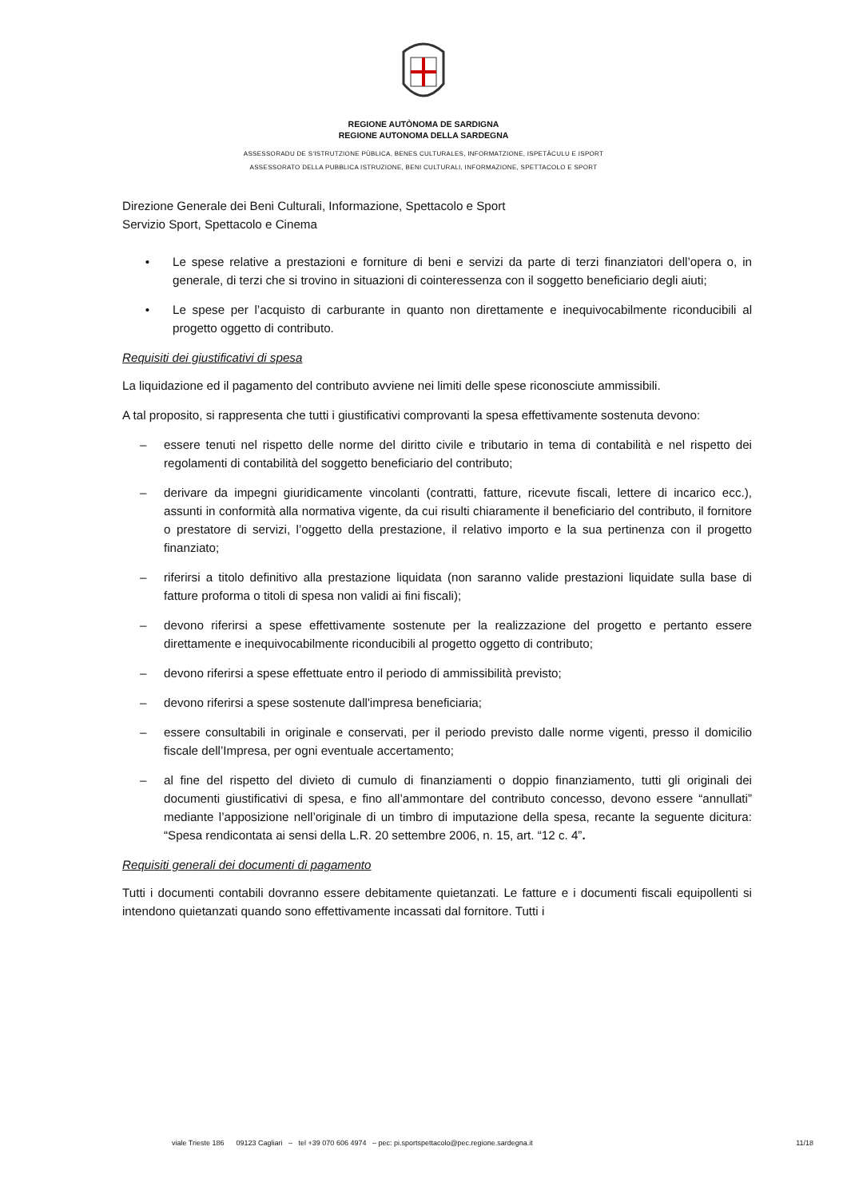REGIONE AUTÒNOMA DE SARDIGNA
REGIONE AUTONOMA DELLA SARDEGNA
ASSESSORADU DE S'ISTRUTZIONE PÙBLICA, BENES CULTURALES, INFORMATZIONE, ISPETÀCULU E ISPORT
ASSESSORATO DELLA PUBBLICA ISTRUZIONE, BENI CULTURALI, INFORMAZIONE, SPETTACOLO E SPORT
Direzione Generale dei Beni Culturali, Informazione, Spettacolo e Sport
Servizio Sport, Spettacolo e Cinema
• Le spese relative a prestazioni e forniture di beni e servizi da parte di terzi finanziatori dell’opera o, in generale, di terzi che si trovino in situazioni di cointeressenza con il soggetto beneficiario degli aiuti;
• Le spese per l’acquisto di carburante in quanto non direttamente e inequivocabilmente riconducibili al progetto oggetto di contributo.
Requisiti dei giustificativi di spesa
La liquidazione ed il pagamento del contributo avviene nei limiti delle spese riconosciute ammissibili.
A tal proposito, si rappresenta che tutti i giustificativi comprovanti la spesa effettivamente sostenuta devono:
– essere tenuti nel rispetto delle norme del diritto civile e tributario in tema di contabilità e nel rispetto dei regolamenti di contabilità del soggetto beneficiario del contributo;
– derivare da impegni giuridicamente vincolanti (contratti, fatture, ricevute fiscali, lettere di incarico ecc.), assunti in conformità alla normativa vigente, da cui risulti chiaramente il beneficiario del contributo, il fornitore o prestatore di servizi, l’oggetto della prestazione, il relativo importo e la sua pertinenza con il progetto finanziato;
– riferirsi a titolo definitivo alla prestazione liquidata (non saranno valide prestazioni liquidate sulla base di fatture proforma o titoli di spesa non validi ai fini fiscali);
– devono riferirsi a spese effettivamente sostenute per la realizzazione del progetto e pertanto essere direttamente e inequivocabilmente riconducibili al progetto oggetto di contributo;
– devono riferirsi a spese effettuate entro il periodo di ammissibilità previsto;
– devono riferirsi a spese sostenute dall'impresa beneficiaria;
– essere consultabili in originale e conservati, per il periodo previsto dalle norme vigenti, presso il domicilio fiscale dell’Impresa, per ogni eventuale accertamento;
– al fine del rispetto del divieto di cumulo di finanziamenti o doppio finanziamento, tutti gli originali dei documenti giustificativi di spesa, e fino all’ammontare del contributo concesso, devono essere “annullati” mediante l’apposizione nell’originale di un timbro di imputazione della spesa, recante la seguente dicitura: “Spesa rendicontata ai sensi della L.R. 20 settembre 2006, n. 15, art. “12 c. 4”.
Requisiti generali dei documenti di pagamento
Tutti i documenti contabili dovranno essere debitamente quietanzati. Le fatture e i documenti fiscali equipollenti si intendono quietanzati quando sono effettivamente incassati dal fornitore. Tutti i
viale Trieste 186 09123 Cagliari – tel +39 070 606 4974 – pec: pi.sportspettacolo@pec.regione.sardegna.it 11/18